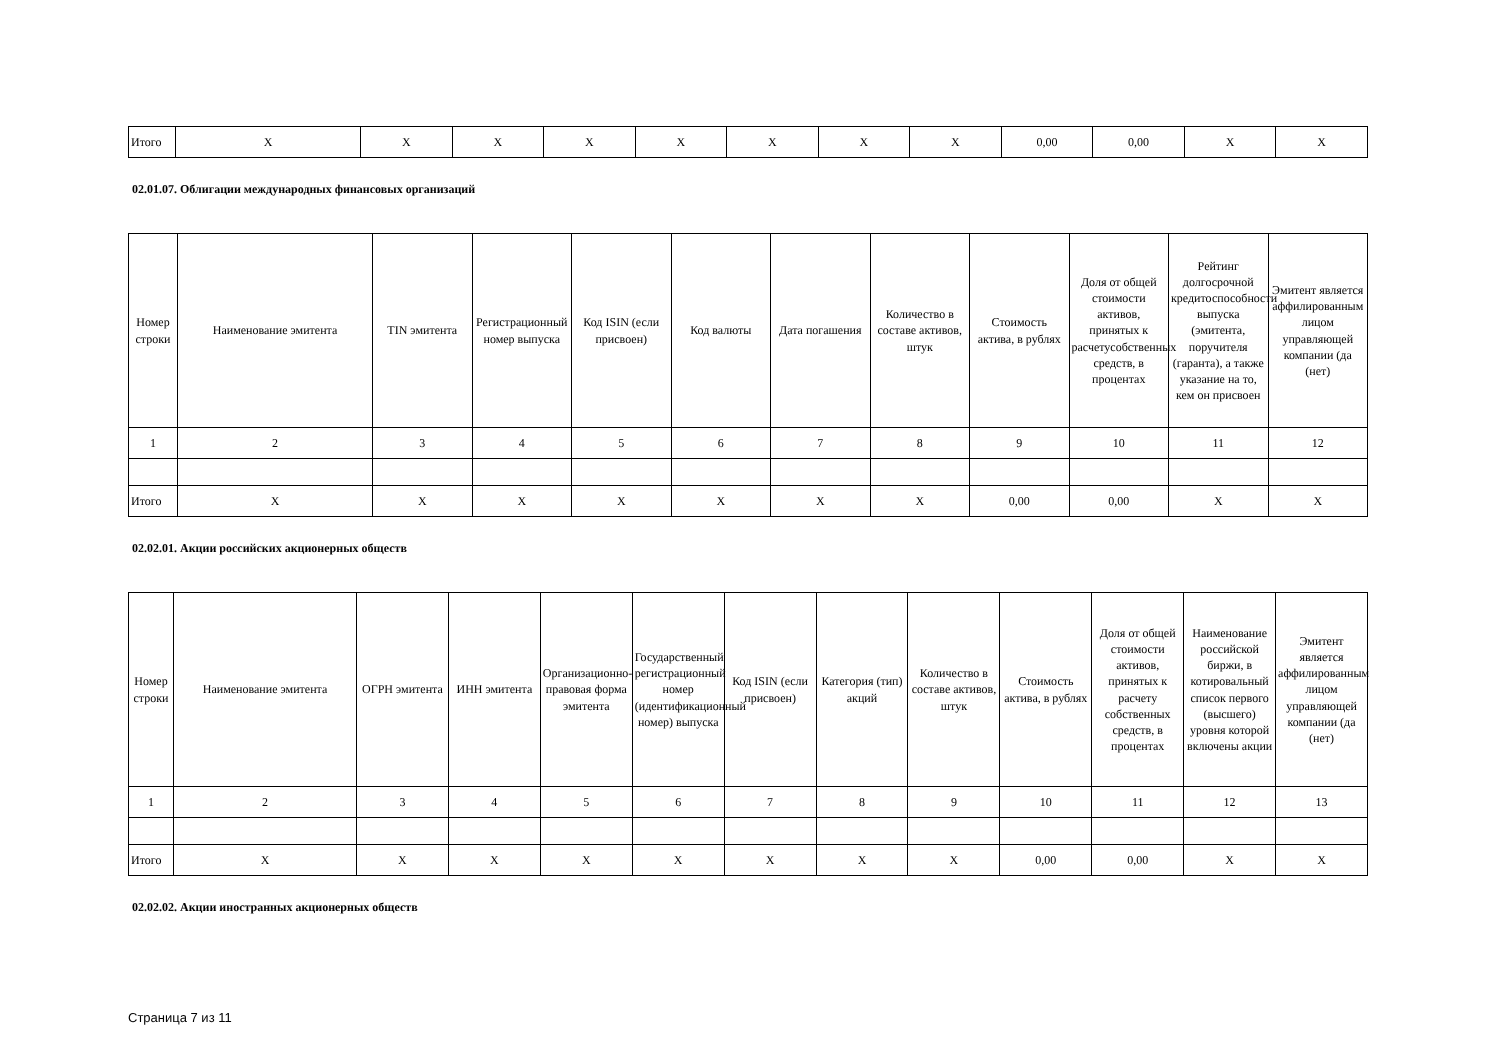| Итого | X | X | X | X | X | X | X | X | 0,00 | 0,00 | X | X |
02.01.07. Облигации международных финансовых организаций
| Номер строки | Наименование эмитента | TIN эмитента | Регистрационный номер выпуска | Код ISIN (если присвоен) | Код валюты | Дата погашения | Количество в составе активов, штук | Стоимость актива, в рублях | Доля от общей стоимости активов, принятых к расчетусобственных средств, в процентах | Рейтинг долгосрочной кредитоспособности выпуска (эмитента, поручителя (гаранта), а также указание на то, кем он присвоен | Эмитент является аффилированным лицом управляющей компании (да (нет) |
| --- | --- | --- | --- | --- | --- | --- | --- | --- | --- | --- | --- |
| 1 | 2 | 3 | 4 | 5 | 6 | 7 | 8 | 9 | 10 | 11 | 12 |
| Итого | X | X | X | X | X | X | X | 0,00 | 0,00 | X | X |
02.02.01. Акции российских акционерных обществ
| Номер строки | Наименование эмитента | ОГРН эмитента | ИНН эмитента | Организационно-правовая форма эмитента | Государственный регистрационный номер (идентификационный номер) выпуска | Код ISIN (если присвоен) | Категория (тип) акций | Количество в составе активов, штук | Стоимость актива, в рублях | Доля от общей стоимости активов, принятых к расчету собственных средств, в процентах | Наименование российской биржи, в котировальный список первого (высшего) уровня которой включены акции | Эмитент является аффилированным лицом управляющей компании (да (нет) |
| --- | --- | --- | --- | --- | --- | --- | --- | --- | --- | --- | --- | --- |
| 1 | 2 | 3 | 4 | 5 | 6 | 7 | 8 | 9 | 10 | 11 | 12 | 13 |
| Итого | X | X | X | X | X | X | X | X | 0,00 | 0,00 | X | X |
02.02.02. Акции иностранных акционерных обществ
Страница 7 из 11